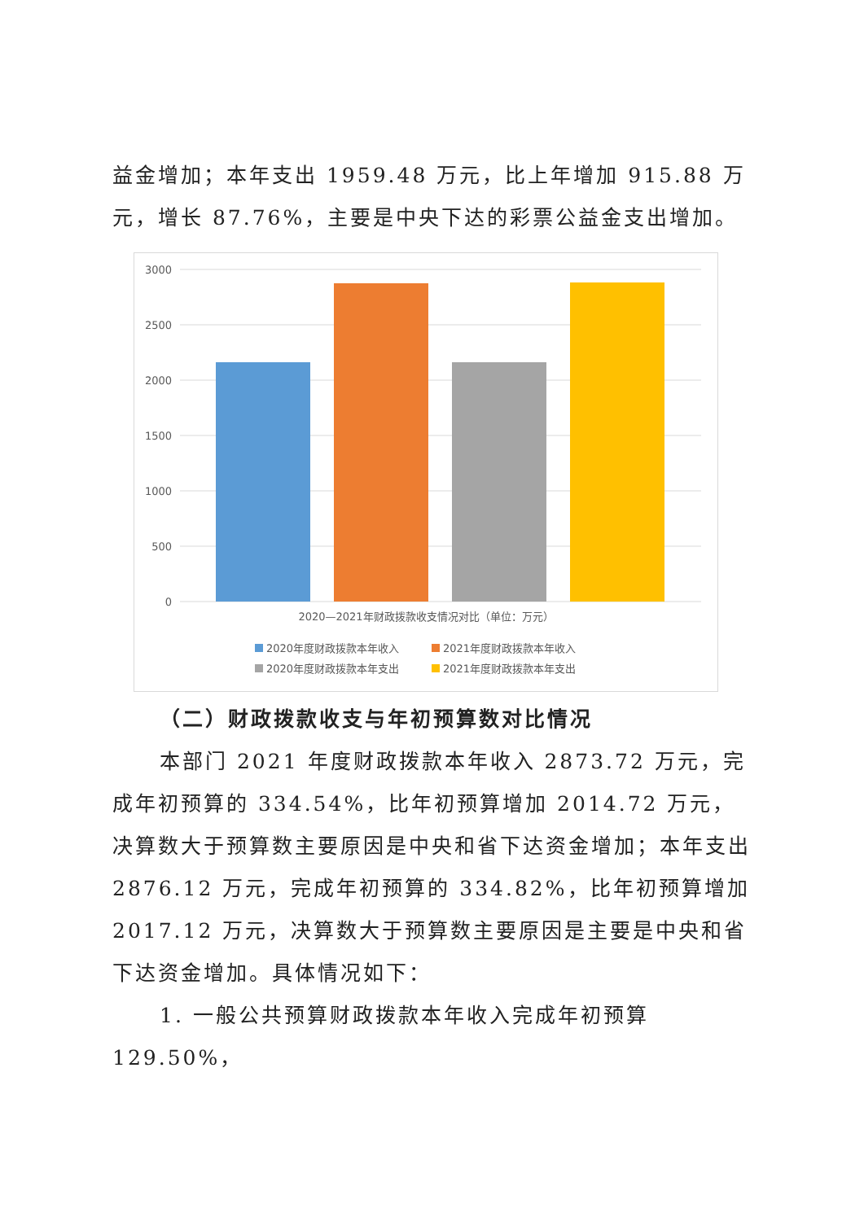益金增加；本年支出 1959.48 万元，比上年增加 915.88 万元，增长 87.76%，主要是中央下达的彩票公益金支出增加。
3000
2500
2000
1500
1000
500
0
2020—2021年财政拨款收支情况对比（单位：万元）
2020年度财政拨款本年收入
2021年度财政拨款本年收入
2020年度财政拨款本年支出
2021年度财政拨款本年支出
（二）财政拨款收支与年初预算数对比情况
本部门 2021 年度财政拨款本年收入 2873.72 万元，完成年初预算的 334.54%，比年初预算增加 2014.72 万元，决算数大于预算数主要原因是中央和省下达资金增加；本年支出 2876.12 万元，完成年初预算的 334.82%，比年初预算增加 2017.12 万元，决算数大于预算数主要原因是主要是中央和省下达资金增加。具体情况如下：
1. 一般公共预算财政拨款本年收入完成年初预算 129.50%，